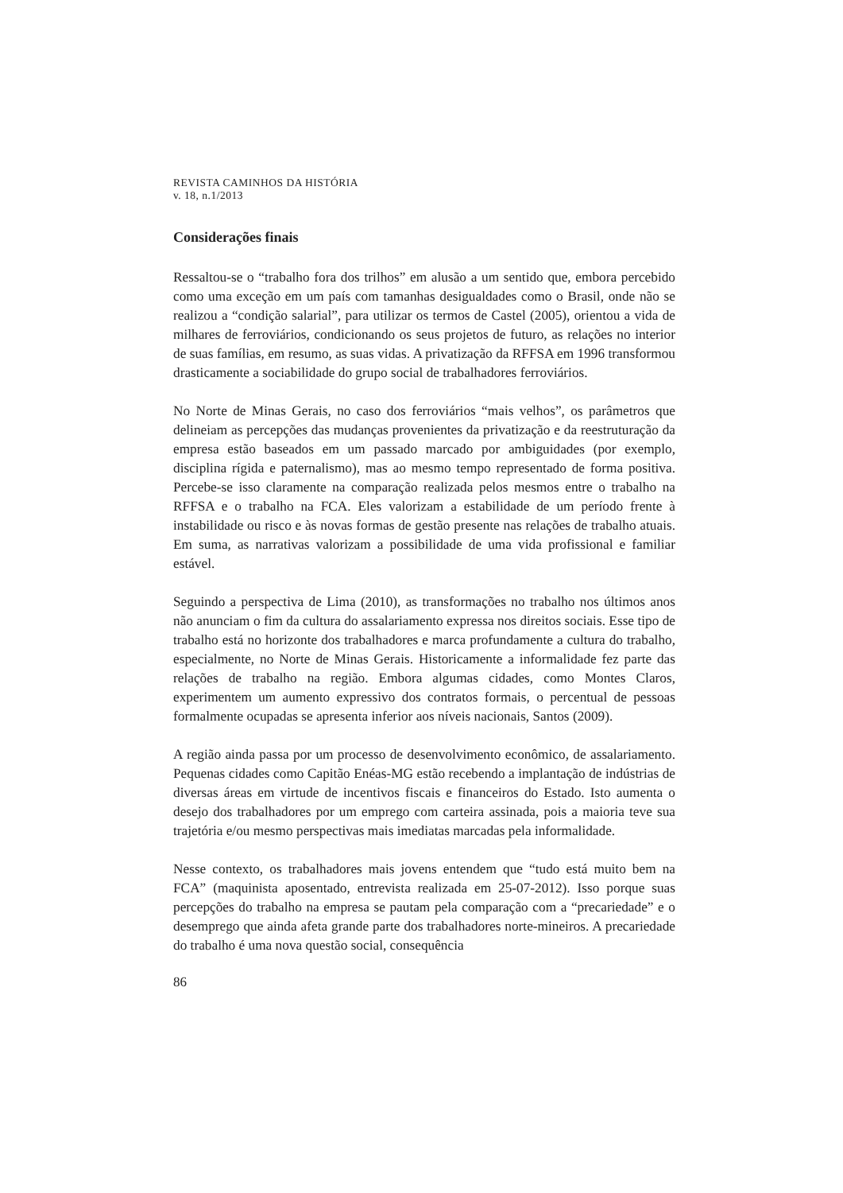REVISTA CAMINHOS DA HISTÓRIA
v. 18, n.1/2013
Considerações finais
Ressaltou-se o “trabalho fora dos trilhos” em alusão a um sentido que, embora percebido como uma exceção em um país com tamanhas desigualdades como o Brasil, onde não se realizou a “condição salarial”, para utilizar os termos de Castel (2005), orientou a vida de milhares de ferroviários, condicionando os seus projetos de futuro, as relações no interior de suas famílias, em resumo, as suas vidas. A privatização da RFFSA em 1996 transformou drasticamente a sociabilidade do grupo social de trabalhadores ferroviários.
No Norte de Minas Gerais, no caso dos ferroviários “mais velhos”, os parâmetros que delineiam as percepções das mudanças provenientes da privatização e da reestruturação da empresa estão baseados em um passado marcado por ambiguidades (por exemplo, disciplina rígida e paternalismo), mas ao mesmo tempo representado de forma positiva. Percebe-se isso claramente na comparação realizada pelos mesmos entre o trabalho na RFFSA e o trabalho na FCA. Eles valorizam a estabilidade de um período frente à instabilidade ou risco e às novas formas de gestão presente nas relações de trabalho atuais. Em suma, as narrativas valorizam a possibilidade de uma vida profissional e familiar estável.
Seguindo a perspectiva de Lima (2010), as transformações no trabalho nos últimos anos não anunciam o fim da cultura do assalariamento expressa nos direitos sociais. Esse tipo de trabalho está no horizonte dos trabalhadores e marca profundamente a cultura do trabalho, especialmente, no Norte de Minas Gerais. Historicamente a informalidade fez parte das relações de trabalho na região. Embora algumas cidades, como Montes Claros, experimentem um aumento expressivo dos contratos formais, o percentual de pessoas formalmente ocupadas se apresenta inferior aos níveis nacionais, Santos (2009).
A região ainda passa por um processo de desenvolvimento econômico, de assalariamento. Pequenas cidades como Capitão Enéas-MG estão recebendo a implantação de indústrias de diversas áreas em virtude de incentivos fiscais e financeiros do Estado. Isto aumenta o desejo dos trabalhadores por um emprego com carteira assinada, pois a maioria teve sua trajetória e/ou mesmo perspectivas mais imediatas marcadas pela informalidade.
Nesse contexto, os trabalhadores mais jovens entendem que “tudo está muito bem na FCA” (maquinista aposentado, entrevista realizada em 25-07-2012). Isso porque suas percepções do trabalho na empresa se pautam pela comparação com a “precariedade” e o desemprego que ainda afeta grande parte dos trabalhadores norte-mineiros. A precariedade do trabalho é uma nova questão social, consequência
86